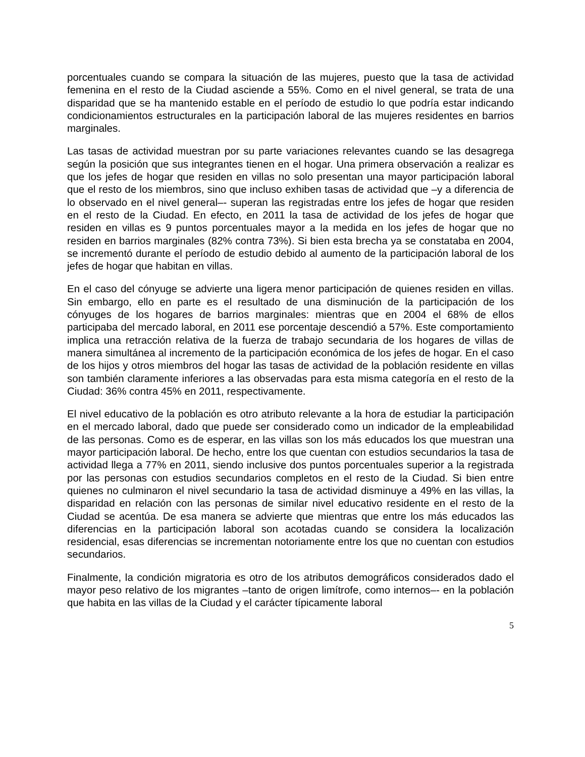porcentuales cuando se compara la situación de las mujeres, puesto que la tasa de actividad femenina en el resto de la Ciudad asciende a 55%. Como en el nivel general, se trata de una disparidad que se ha mantenido estable en el período de estudio lo que podría estar indicando condicionamientos estructurales en la participación laboral de las mujeres residentes en barrios marginales.
Las tasas de actividad muestran por su parte variaciones relevantes cuando se las desagrega según la posición que sus integrantes tienen en el hogar. Una primera observación a realizar es que los jefes de hogar que residen en villas no solo presentan una mayor participación laboral que el resto de los miembros, sino que incluso exhiben tasas de actividad que –y a diferencia de lo observado en el nivel general–- superan las registradas entre los jefes de hogar que residen en el resto de la Ciudad. En efecto, en 2011 la tasa de actividad de los jefes de hogar que residen en villas es 9 puntos porcentuales mayor a la medida en los jefes de hogar que no residen en barrios marginales (82% contra 73%). Si bien esta brecha ya se constataba en 2004, se incrementó durante el período de estudio debido al aumento de la participación laboral de los jefes de hogar que habitan en villas.
En el caso del cónyuge se advierte una ligera menor participación de quienes residen en villas. Sin embargo, ello en parte es el resultado de una disminución de la participación de los cónyuges de los hogares de barrios marginales: mientras que en 2004 el 68% de ellos participaba del mercado laboral, en 2011 ese porcentaje descendió a 57%. Este comportamiento implica una retracción relativa de la fuerza de trabajo secundaria de los hogares de villas de manera simultánea al incremento de la participación económica de los jefes de hogar. En el caso de los hijos y otros miembros del hogar las tasas de actividad de la población residente en villas son también claramente inferiores a las observadas para esta misma categoría en el resto de la Ciudad: 36% contra 45% en 2011, respectivamente.
El nivel educativo de la población es otro atributo relevante a la hora de estudiar la participación en el mercado laboral, dado que puede ser considerado como un indicador de la empleabilidad de las personas. Como es de esperar, en las villas son los más educados los que muestran una mayor participación laboral. De hecho, entre los que cuentan con estudios secundarios la tasa de actividad llega a 77% en 2011, siendo inclusive dos puntos porcentuales superior a la registrada por las personas con estudios secundarios completos en el resto de la Ciudad. Si bien entre quienes no culminaron el nivel secundario la tasa de actividad disminuye a 49% en las villas, la disparidad en relación con las personas de similar nivel educativo residente en el resto de la Ciudad se acentúa. De esa manera se advierte que mientras que entre los más educados las diferencias en la participación laboral son acotadas cuando se considera la localización residencial, esas diferencias se incrementan notoriamente entre los que no cuentan con estudios secundarios.
Finalmente, la condición migratoria es otro de los atributos demográficos considerados dado el mayor peso relativo de los migrantes –tanto de origen limítrofe, como internos–- en la población que habita en las villas de la Ciudad y el carácter típicamente laboral
5